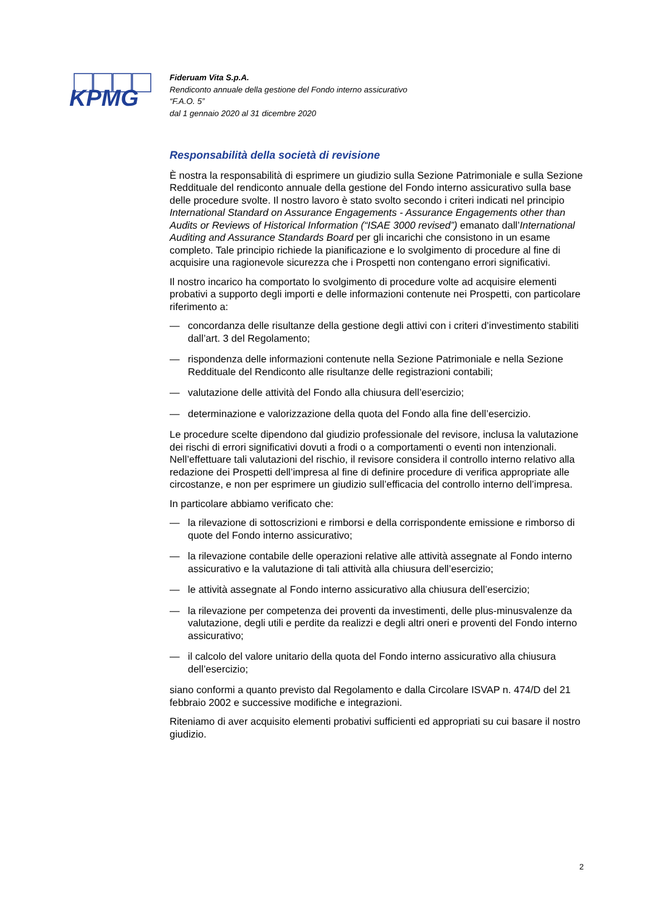KPMG
Fideruam Vita S.p.A.
Rendiconto annuale della gestione del Fondo interno assicurativo
“F.A.O. 5”
dal 1 gennaio 2020 al 31 dicembre 2020
Responsabilità della società di revisione
È nostra la responsabilità di esprimere un giudizio sulla Sezione Patrimoniale e sulla Sezione Reddituale del rendiconto annuale della gestione del Fondo interno assicurativo sulla base delle procedure svolte. Il nostro lavoro è stato svolto secondo i criteri indicati nel principio International Standard on Assurance Engagements - Assurance Engagements other than Audits or Reviews of Historical Information (“ISAE 3000 revised”) emanato dall’International Auditing and Assurance Standards Board per gli incarichi che consistono in un esame completo. Tale principio richiede la pianificazione e lo svolgimento di procedure al fine di acquisire una ragionevole sicurezza che i Prospetti non contengano errori significativi.
Il nostro incarico ha comportato lo svolgimento di procedure volte ad acquisire elementi probativi a supporto degli importi e delle informazioni contenute nei Prospetti, con particolare riferimento a:
— concordanza delle risultanze della gestione degli attivi con i criteri d’investimento stabiliti dall’art. 3 del Regolamento;
— rispondenza delle informazioni contenute nella Sezione Patrimoniale e nella Sezione Reddituale del Rendiconto alle risultanze delle registrazioni contabili;
— valutazione delle attività del Fondo alla chiusura dell’esercizio;
— determinazione e valorizzazione della quota del Fondo alla fine dell’esercizio.
Le procedure scelte dipendono dal giudizio professionale del revisore, inclusa la valutazione dei rischi di errori significativi dovuti a frodi o a comportamenti o eventi non intenzionali. Nell’effettuare tali valutazioni del rischio, il revisore considera il controllo interno relativo alla redazione dei Prospetti dell’impresa al fine di definire procedure di verifica appropriate alle circostanze, e non per esprimere un giudizio sull’efficacia del controllo interno dell’impresa.
In particolare abbiamo verificato che:
— la rilevazione di sottoscrizioni e rimborsi e della corrispondente emissione e rimborso di quote del Fondo interno assicurativo;
— la rilevazione contabile delle operazioni relative alle attività assegnate al Fondo interno assicurativo e la valutazione di tali attività alla chiusura dell’esercizio;
— le attività assegnate al Fondo interno assicurativo alla chiusura dell’esercizio;
— la rilevazione per competenza dei proventi da investimenti, delle plus-minusvalenze da valutazione, degli utili e perdite da realizzi e degli altri oneri e proventi del Fondo interno assicurativo;
— il calcolo del valore unitario della quota del Fondo interno assicurativo alla chiusura dell’esercizio;
siano conformi a quanto previsto dal Regolamento e dalla Circolare ISVAP n. 474/D del 21 febbraio 2002 e successive modifiche e integrazioni.
Riteniamo di aver acquisito elementi probativi sufficienti ed appropriati su cui basare il nostro giudizio.
2